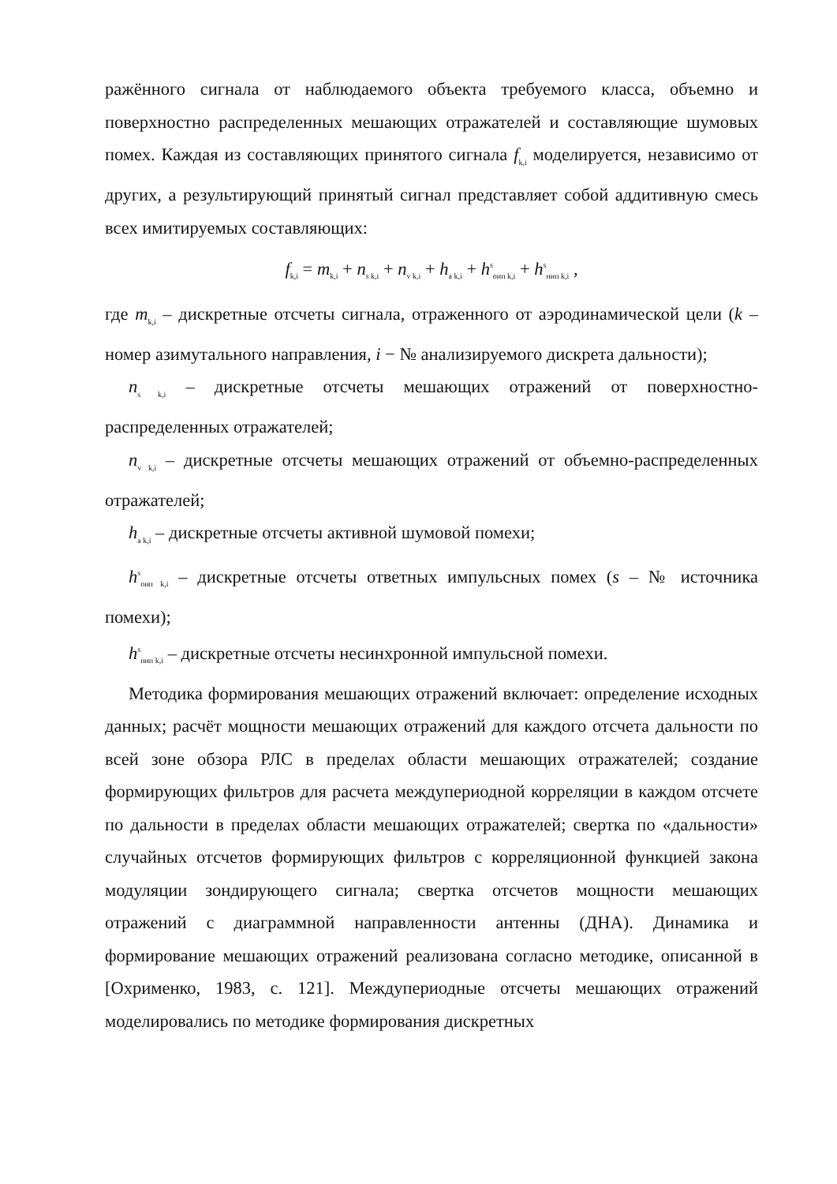ражённого сигнала от наблюдаемого объекта требуемого класса, объемно и поверхностно распределенных мешающих отражателей и составляющие шумовых помех. Каждая из составляющих принятого сигнала f<sub>k,i</sub> моделируется, независимо от других, а результирующий принятый сигнал представляет собой аддитивную смесь всех имитируемых составляющих:
f<sub>k,i</sub> = m<sub>k,i</sub> + n<sub>s k,i</sub> + n<sub>v k,i</sub> + h<sub>a k,i</sub> + h<sup>s</sup><sub>оип k,i</sub> + h<sup>s</sup><sub>нип k,i</sub> ,
где m<sub>k,i</sub> – дискретные отсчеты сигнала, отраженного от аэродинамической цели (k – номер азимутального направления, i − № анализируемого дискрета дальности);
n<sub>s k,i</sub> – дискретные отсчеты мешающих отражений от поверхностно-распределенных отражателей;
n<sub>v k,i</sub> – дискретные отсчеты мешающих отражений от объемно-распределенных отражателей;
h<sub>a k,i</sub> – дискретные отсчеты активной шумовой помехи;
h<sup>s</sup><sub>оип k,i</sub> – дискретные отсчеты ответных импульсных помех (s – № источника помехи);
h<sup>s</sup><sub>нип k,i</sub> – дискретные отсчеты несинхронной импульсной помехи.
Методика формирования мешающих отражений включает: определение исходных данных; расчёт мощности мешающих отражений для каждого отсчета дальности по всей зоне обзора РЛС в пределах области мешающих отражателей; создание формирующих фильтров для расчета междупериодной корреляции в каждом отсчете по дальности в пределах области мешающих отражателей; свертка по «дальности» случайных отсчетов формирующих фильтров с корреляционной функцией закона модуляции зондирующего сигнала; свертка отсчетов мощности мешающих отражений с диаграммной направленности антенны (ДНА). Динамика и формирование мешающих отражений реализована согласно методике, описанной в [Охрименко, 1983, с. 121]. Междупериодные отсчеты мешающих отражений моделировались по методике формирования дискретных